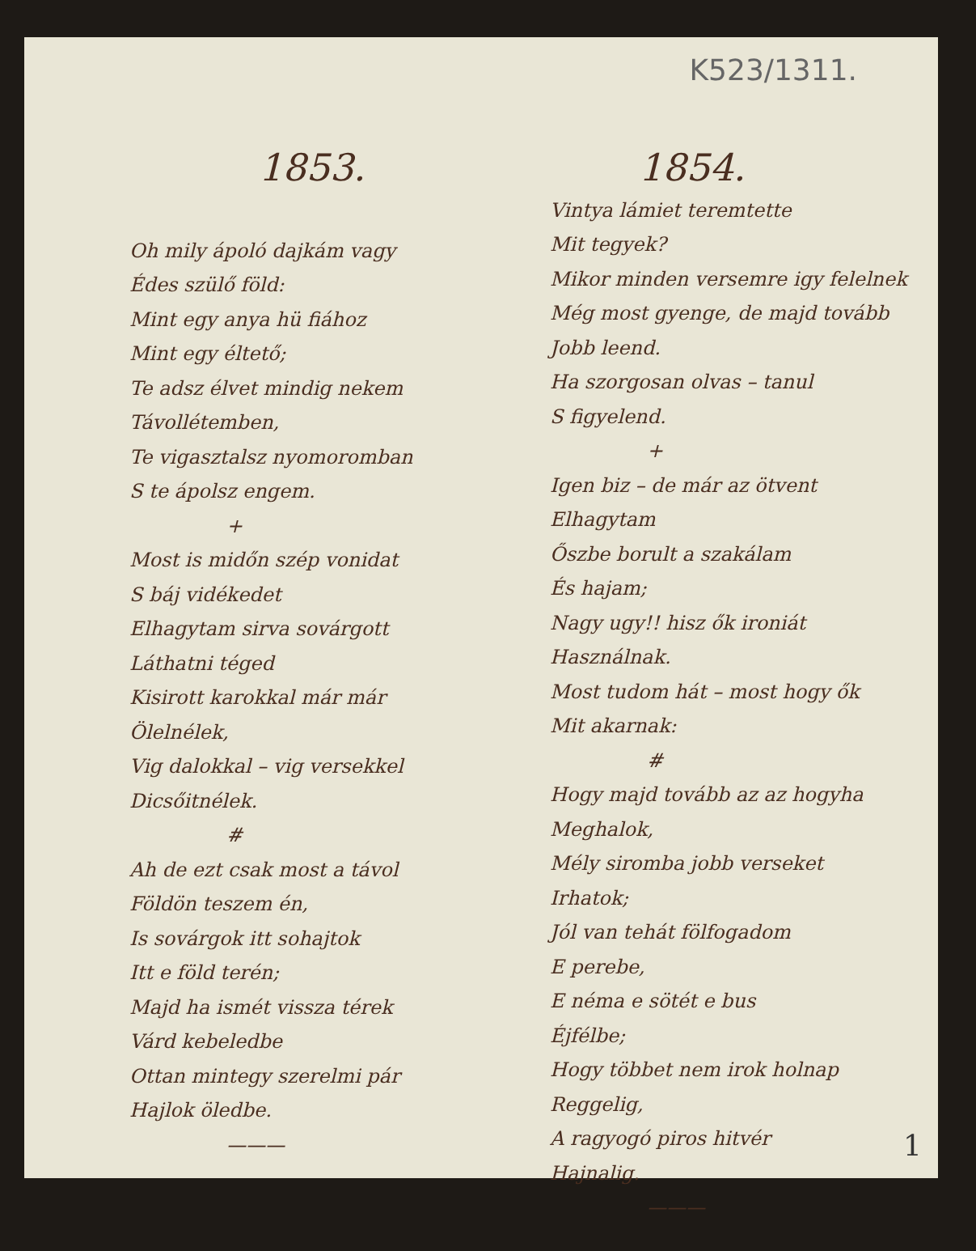K523/1311.
1853.
Oh mily ápoló dajkám vagy
Édes szülő föld:
Mint egy anya hü fiához
Mint egy éltető;
Te adsz élvet mindig nekem
Távollétemben,
Te vigasztalsz nyomoromban
S te ápolsz engem.
+
Most is midőn szép vonidat
S báj vidékedet
Elhagytam sirva sovárgott
Láthatni téged
Kisirott karokkal már már
Ölelnélek,
Vig dalokkal – vig versekkel
Dicsőitnélek.
#
Ah de ezt csak most a távol
Földön teszem én,
Is sovárgok itt sohajtok
Itt e föld terén;
Majd ha ismét vissza térek
Várd kebeledbe
Ottan mintegy szerelmi pár
Hajlok öledbe.
———
1854.
Vintya lámiet teremtette
Mit tegyek?
Mikor minden versemre igy felelnek
Még most gyenge, de majd tovább
Jobb leend.
Ha szorgosan olvas – tanul
S figyelend.
+
Igen biz – de már az ötvent
Elhagytam
Őszbe borult a szakálam
És hajam;
Nagy ugy!! hisz ők ironiát
Használnak.
Most tudom hát – most hogy ők
Mit akarnak:
#
Hogy majd tovább az az hogyha
Meghalok,
Mély siromba jobb verseket
Irhatok;
Jól van tehát fölfogadom
E perebe,
E néma e sötét e bus
Éjfélbe;
Hogy többet nem irok holnap
Reggelig,
A ragyogó piros hitvér
Hajnalig.
———
1